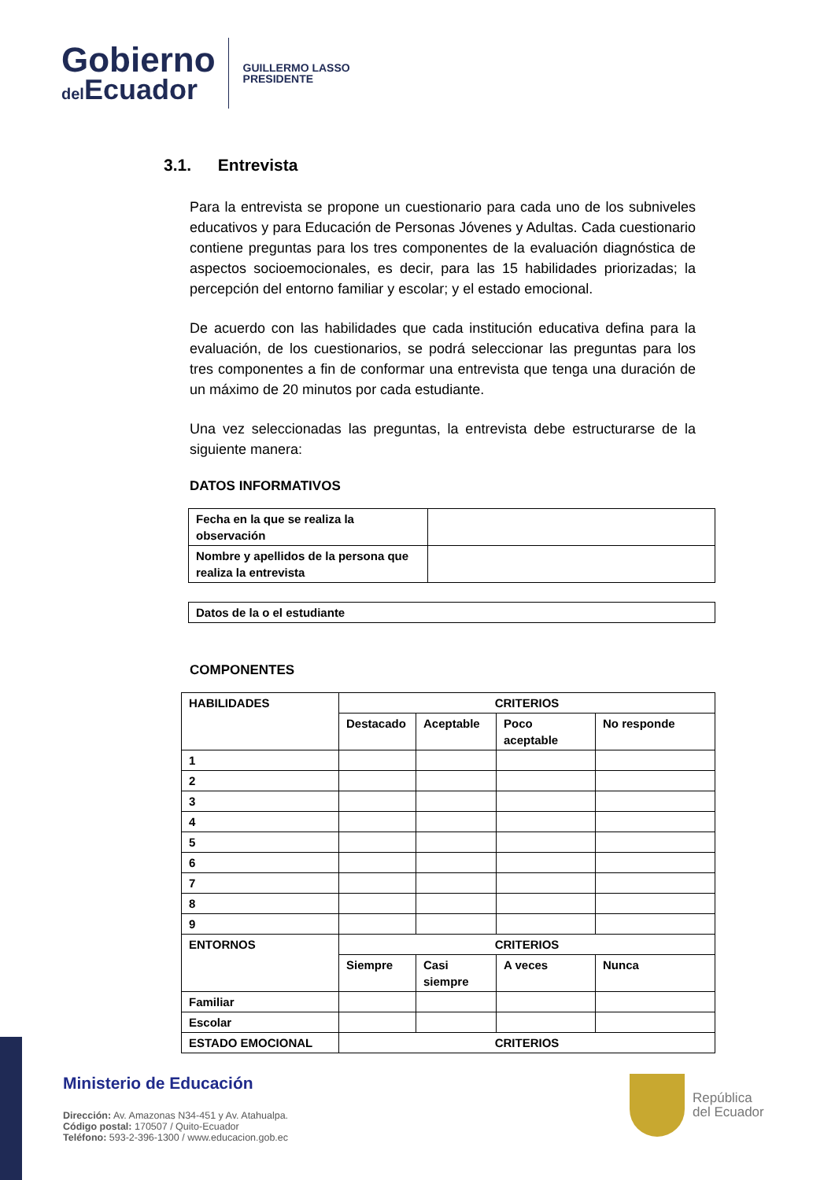Gobierno
del Ecuador
GUILLERMO LASSO
PRESIDENTE
3.1. Entrevista
Para la entrevista se propone un cuestionario para cada uno de los subniveles educativos y para Educación de Personas Jóvenes y Adultas. Cada cuestionario contiene preguntas para los tres componentes de la evaluación diagnóstica de aspectos socioemocionales, es decir, para las 15 habilidades priorizadas; la percepción del entorno familiar y escolar; y el estado emocional.
De acuerdo con las habilidades que cada institución educativa defina para la evaluación, de los cuestionarios, se podrá seleccionar las preguntas para los tres componentes a fin de conformar una entrevista que tenga una duración de un máximo de 20 minutos por cada estudiante.
Una vez seleccionadas las preguntas, la entrevista debe estructurarse de la siguiente manera:
DATOS INFORMATIVOS
| Fecha en la que se realiza la observación | |
| Nombre y apellidos de la persona que realiza la entrevista | |
| Datos de la o el estudiante |
COMPONENTES
| HABILIDADES | CRITERIOS | | | |
| | Destacado | Aceptable | Poco aceptable | No responde |
| 1 | | | | |
| 2 | | | | |
| 3 | | | | |
| 4 | | | | |
| 5 | | | | |
| 6 | | | | |
| 7 | | | | |
| 8 | | | | |
| 9 | | | | |
| ENTORNOS | CRITERIOS | | | |
| | Siempre | Casi siempre | A veces | Nunca |
| Familiar | | | | |
| Escolar | | | | |
| ESTADO EMOCIONAL | CRITERIOS | | | |
Ministerio de Educación
Dirección: Av. Amazonas N34-451 y Av. Atahualpa.
Código postal: 170507 / Quito-Ecuador
Teléfono: 593-2-396-1300 / www.educacion.gob.ec
República
del Ecuador